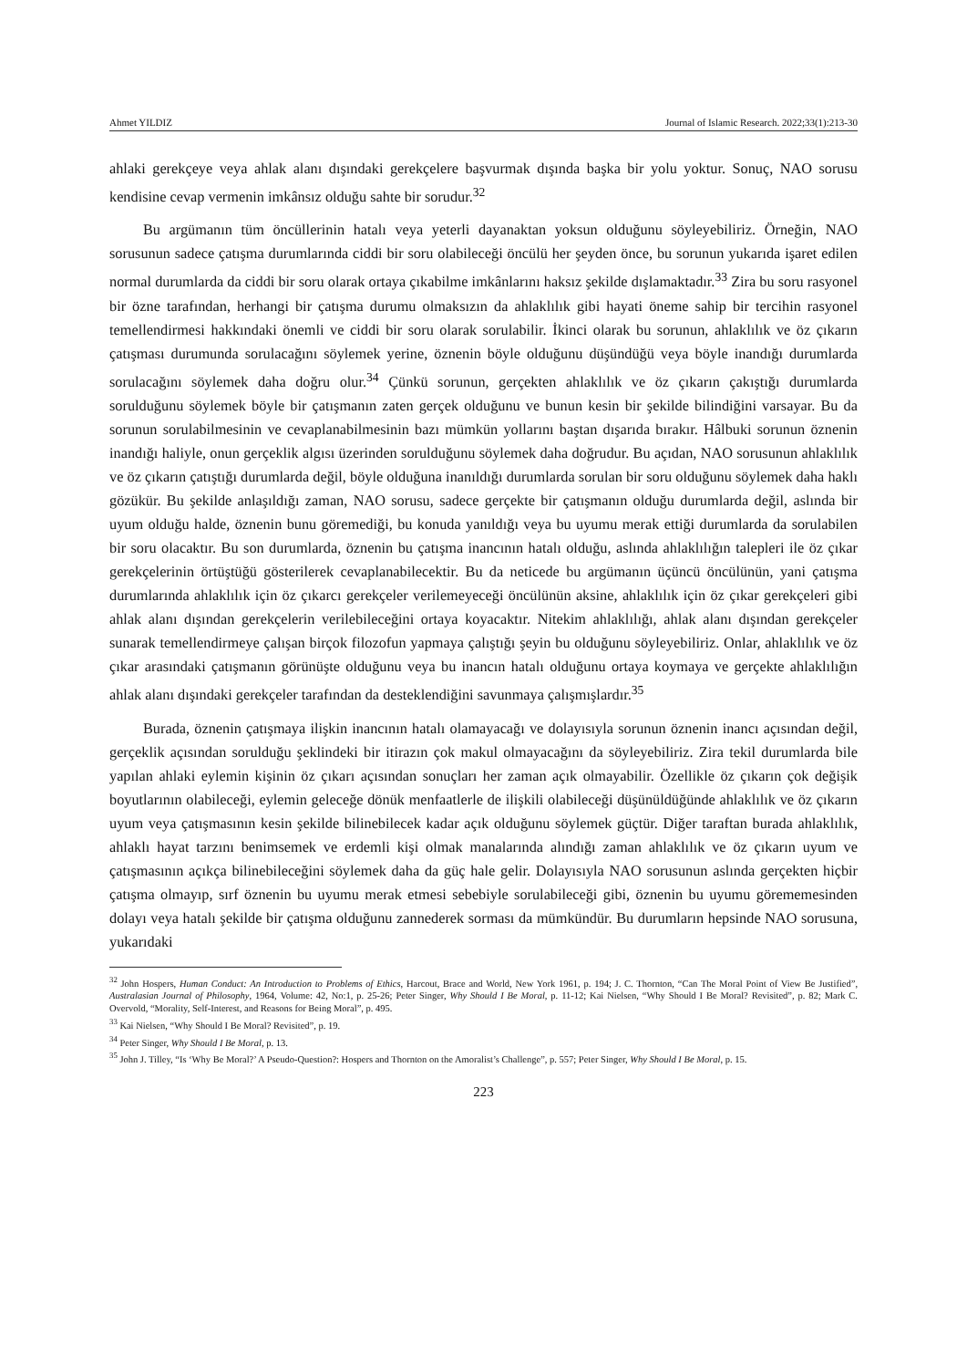Ahmet YILDIZ Journal of Islamic Research. 2022;33(1):213-30
ahlaki gerekçeye veya ahlak alanı dışındaki gerekçelere başvurmak dışında başka bir yolu yoktur. Sonuç, NAO sorusu kendisine cevap vermenin imkânsız olduğu sahte bir sorudur.<sup>32</sup>
Bu argümanın tüm öncüllerinin hatalı veya yeterli dayanaktan yoksun olduğunu söyleyebiliriz. Örneğin, NAO sorusunun sadece çatışma durumlarında ciddi bir soru olabileceği öncülü her şeyden önce, bu sorunun yukarıda işaret edilen normal durumlarda da ciddi bir soru olarak ortaya çıkabilme imkânlarını haksız şekilde dışlamaktadır.<sup>33</sup> Zira bu soru rasyonel bir özne tarafından, herhangi bir çatışma durumu olmaksızın da ahlaklılık gibi hayati öneme sahip bir tercihin rasyonel temellendirmesi hakkındaki önemli ve ciddi bir soru olarak sorulabilir. İkinci olarak bu sorunun, ahlaklılık ve öz çıkarın çatışması durumunda sorulacağını söylemek yerine, öznenin böyle olduğunu düşündüğü veya böyle inandığı durumlarda sorulacağını söylemek daha doğru olur.<sup>34</sup> Çünkü sorunun, gerçekten ahlaklılık ve öz çıkarın çakıştığı durumlarda sorulduğunu söylemek böyle bir çatışmanın zaten gerçek olduğunu ve bunun kesin bir şekilde bilindiğini varsayar. Bu da sorunun sorulabilmesinin ve cevaplanabilmesinin bazı mümkün yollarını baştan dışarıda bırakır. Hâlbuki sorunun öznenin inandığı haliyle, onun gerçeklik algısı üzerinden sorulduğunu söylemek daha doğrudur. Bu açıdan, NAO sorusunun ahlaklılık ve öz çıkarın çatıştığı durumlarda değil, böyle olduğuna inanıldığı durumlarda sorulan bir soru olduğunu söylemek daha haklı gözükür. Bu şekilde anlaşıldığı zaman, NAO sorusu, sadece gerçekte bir çatışmanın olduğu durumlarda değil, aslında bir uyum olduğu halde, öznenin bunu göremediği, bu konuda yanıldığı veya bu uyumu merak ettiği durumlarda da sorulabilen bir soru olacaktır. Bu son durumlarda, öznenin bu çatışma inancının hatalı olduğu, aslında ahlaklılığın talepleri ile öz çıkar gerekçelerinin örtüştüğü gösterilerek cevaplanabilecektir. Bu da neticede bu argümanın üçüncü öncülünün, yani çatışma durumlarında ahlaklılık için öz çıkarcı gerekçeler verilemeyeceği öncülünün aksine, ahlaklılık için öz çıkar gerekçeleri gibi ahlak alanı dışından gerekçelerin verilebileceğini ortaya koyacaktır. Nitekim ahlaklılığı, ahlak alanı dışından gerekçeler sunarak temellendirmeye çalışan birçok filozofun yapmaya çalıştığı şeyin bu olduğunu söyleyebiliriz. Onlar, ahlaklılık ve öz çıkar arasındaki çatışmanın görünüşte olduğunu veya bu inancın hatalı olduğunu ortaya koymaya ve gerçekte ahlaklılığın ahlak alanı dışındaki gerekçeler tarafından da desteklendiğini savunmaya çalışmışlardır.<sup>35</sup>
Burada, öznenin çatışmaya ilişkin inancının hatalı olamayacağı ve dolayısıyla sorunun öznenin inancı açısından değil, gerçeklik açısından sorulduğu şeklindeki bir itirazın çok makul olmayacağını da söyleyebiliriz. Zira tekil durumlarda bile yapılan ahlaki eylemin kişinin öz çıkarı açısından sonuçları her zaman açık olmayabilir. Özellikle öz çıkarın çok değişik boyutlarının olabileceği, eylemin geleceğe dönük menfaatlerle de ilişkili olabileceği düşünüldüğünde ahlaklılık ve öz çıkarın uyum veya çatışmasının kesin şekilde bilinebilecek kadar açık olduğunu söylemek güçtür. Diğer taraftan burada ahlaklılık, ahlaklı hayat tarzını benimsemek ve erdemli kişi olmak manalarında alındığı zaman ahlaklılık ve öz çıkarın uyum ve çatışmasının açıkça bilinebileceğini söylemek daha da güç hale gelir. Dolayısıyla NAO sorusunun aslında gerçekten hiçbir çatışma olmayıp, sırf öznenin bu uyumu merak etmesi sebebiyle sorulabileceği gibi, öznenin bu uyumu görememesinden dolayı veya hatalı şekilde bir çatışma olduğunu zannederek sorması da mümkündür. Bu durumların hepsinde NAO sorusuna, yukarıdaki
<sup>32</sup> John Hospers, Human Conduct: An Introduction to Problems of Ethics, Harcout, Brace and World, New York 1961, p. 194; J. C. Thornton, “Can The Moral Point of View Be Justified”, Australasian Journal of Philosophy, 1964, Volume: 42, No:1, p. 25-26; Peter Singer, Why Should I Be Moral, p. 11-12; Kai Nielsen, “Why Should I Be Moral? Revisited”, p. 82; Mark C. Overvold, “Morality, Self-Interest, and Reasons for Being Moral”, p. 495.
<sup>33</sup> Kai Nielsen, “Why Should I Be Moral? Revisited”, p. 19.
<sup>34</sup> Peter Singer, Why Should I Be Moral, p. 13.
<sup>35</sup> John J. Tilley, “Is ‘Why Be Moral?’ A Pseudo-Question?: Hospers and Thornton on the Amoralist’s Challenge”, p. 557; Peter Singer, Why Should I Be Moral, p. 15.
223